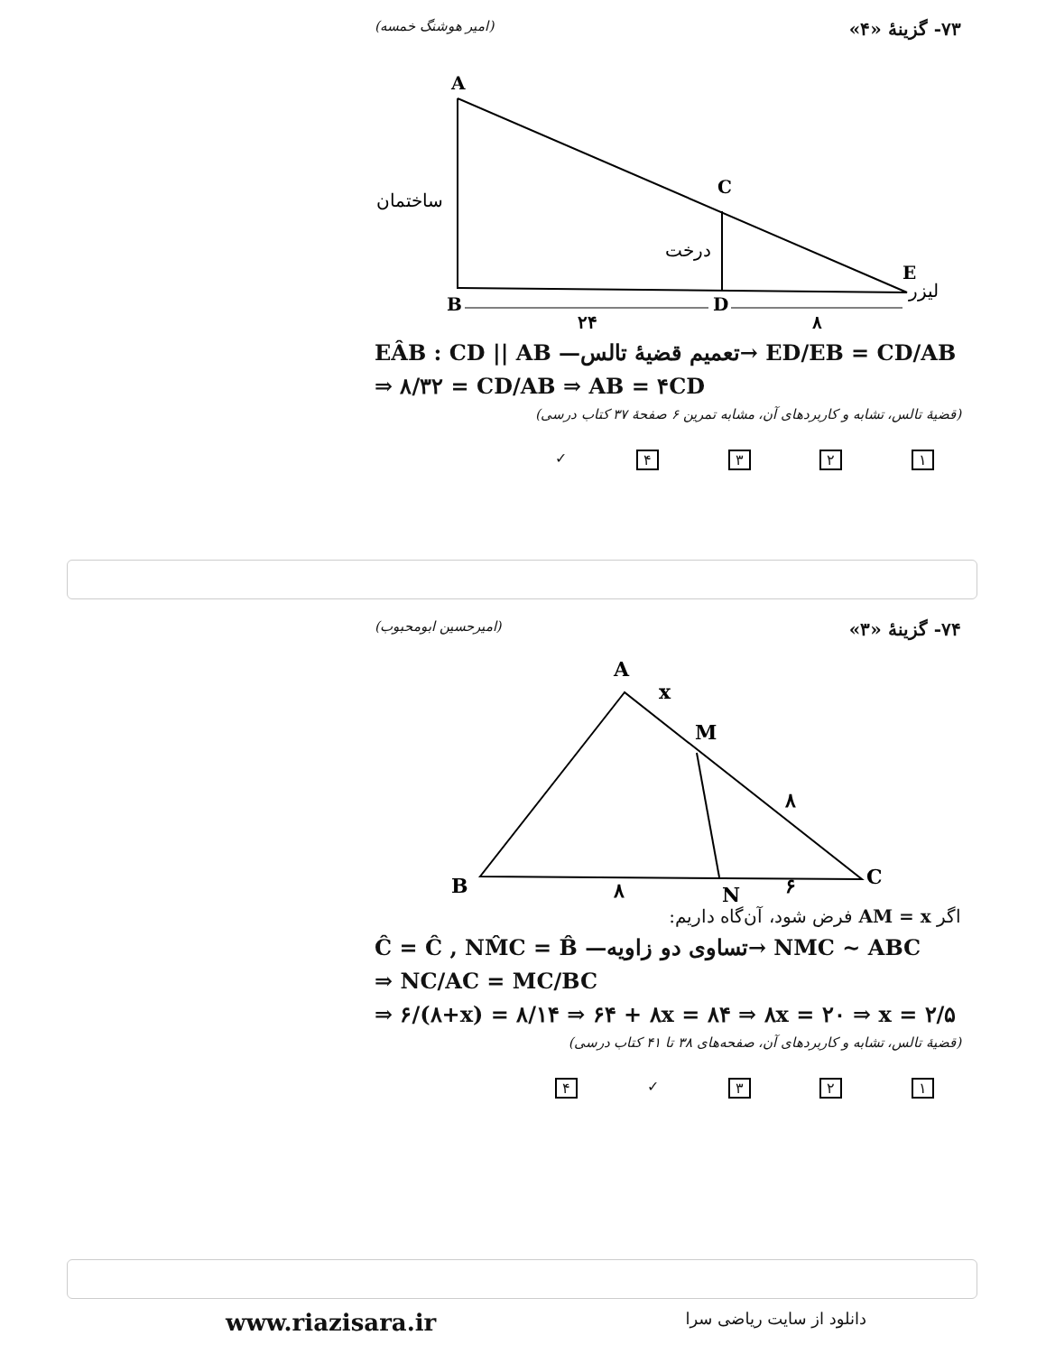۷۳- گزینهٔ «۴» (امیر هوشنگ خمسه)
A
C
B
D
E
ساختمان
درخت
لیزر
۲۴
۸
EÂB : CD || AB —تعمیم قضیهٔ تالس→ ED/EB = CD/AB
⇒ ۸/۳۲ = CD/AB ⇒ AB = ۴CD
(قضیهٔ تالس، تشابه و کاربردهای آن، مشابه تمرین ۶ صفحهٔ ۳۷ کتاب درسی)
۱۲۳۴ ✓
۷۴- گزینهٔ «۳» (امیرحسین ابومحبوب)
A
x
M
۸
B
۸
N
۶
C
اگر AM = x فرض شود، آن‌گاه داریم:
Ĉ = Ĉ , NM̂C = B̂ —تساوی دو زاویه→ NMC ~ ABC
⇒ NC/AC = MC/BC
⇒ ۶/(۸+x) = ۸/۱۴ ⇒ ۶۴ + ۸x = ۸۴ ⇒ ۸x = ۲۰ ⇒ x = ۲/۵
(قضیهٔ تالس، تشابه و کاربردهای آن، صفحه‌های ۳۸ تا ۴۱ کتاب درسی)
۱۲۳ ✓ ۴
www.riazisara.ir دانلود از سایت ریاضی سرا